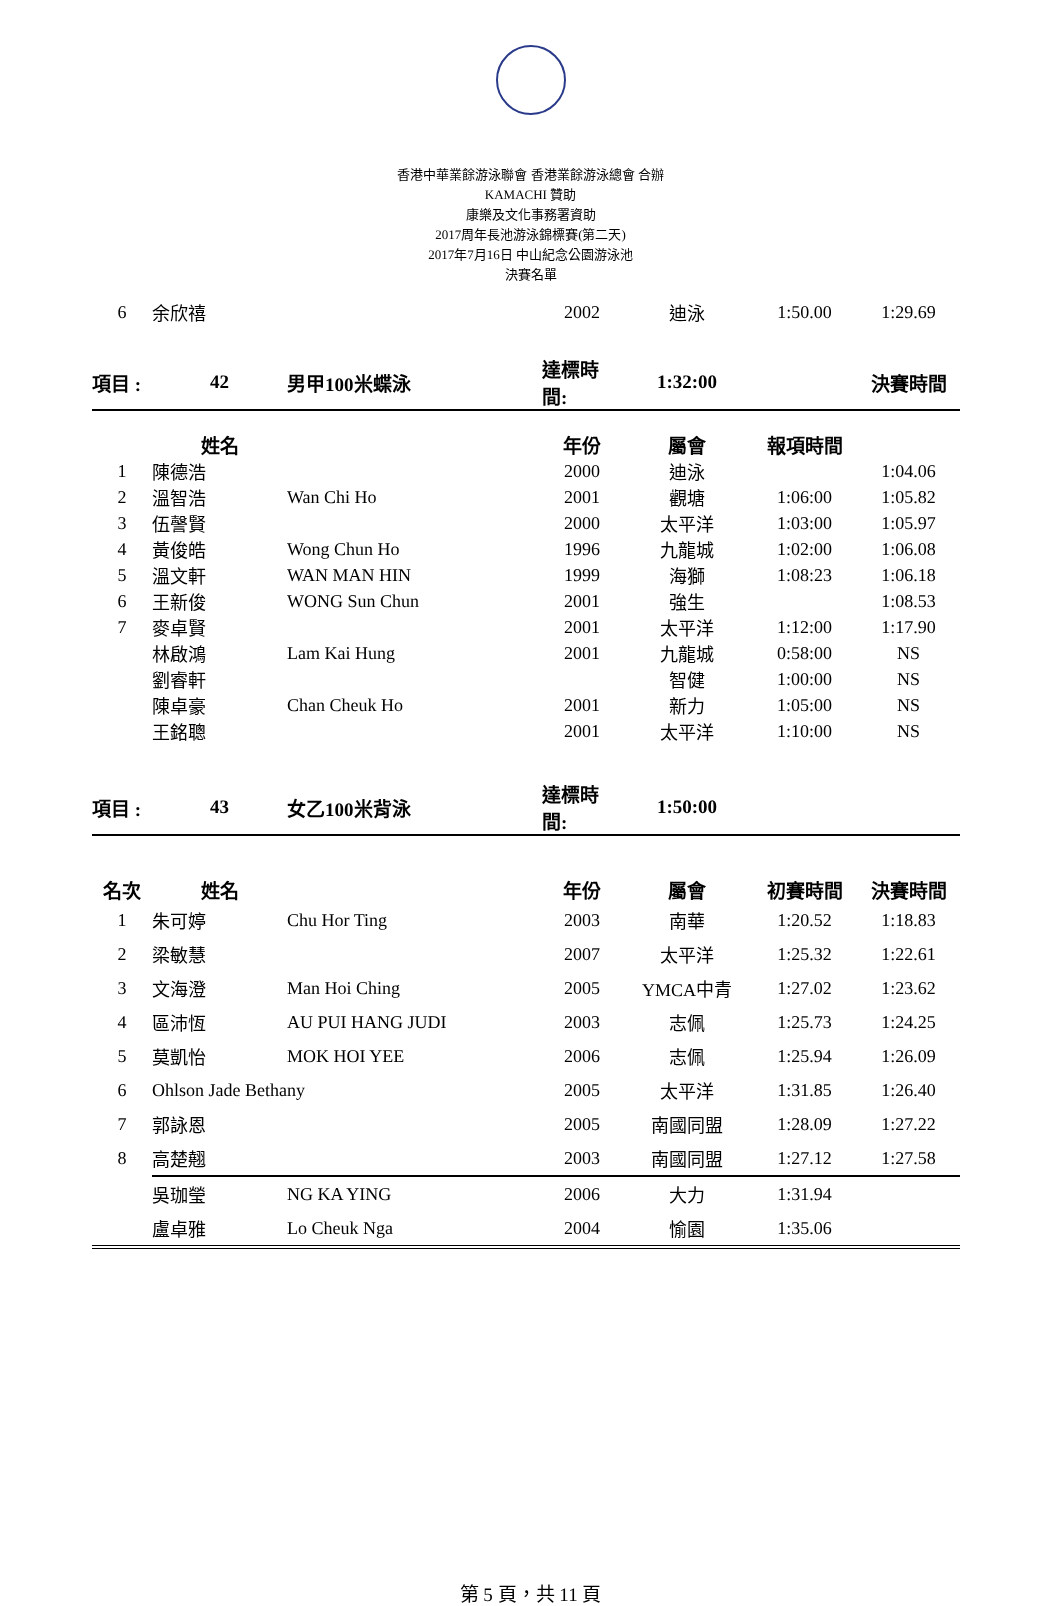香港中華業餘游泳聯會 香港業餘游泳總會 合辦
KAMACHI 贊助
康樂及文化事務署資助
2017周年長池游泳錦標賽(第二天)
2017年7月16日 中山紀念公園游泳池
決賽名單
| 6 | 余欣禧 | | 2002 | 迪泳 | 1:50.00 | 1:29.69 |
| 項目 : | 42 | 男甲100米蝶泳 | 達標時間: | 1:32:00 | | 決賽時間 |
| | 姓名 | | 年份 | 屬會 | 報項時間 | |
| 1 | 陳德浩 | | 2000 | 迪泳 | | 1:04.06 |
| 2 | 溫智浩 | Wan Chi Ho | 2001 | 觀塘 | 1:06:00 | 1:05.82 |
| 3 | 伍謦賢 | | 2000 | 太平洋 | 1:03:00 | 1:05.97 |
| 4 | 黃俊皓 | Wong Chun Ho | 1996 | 九龍城 | 1:02:00 | 1:06.08 |
| 5 | 溫文軒 | WAN MAN HIN | 1999 | 海獅 | 1:08:23 | 1:06.18 |
| 6 | 王新俊 | WONG Sun Chun | 2001 | 強生 | | 1:08.53 |
| 7 | 麥卓賢 | | 2001 | 太平洋 | 1:12:00 | 1:17.90 |
| | 林啟鴻 | Lam Kai Hung | 2001 | 九龍城 | 0:58:00 | NS |
| | 劉睿軒 | | | 智健 | 1:00:00 | NS |
| | 陳卓豪 | Chan Cheuk Ho | 2001 | 新力 | 1:05:00 | NS |
| | 王銘聰 | | 2001 | 太平洋 | 1:10:00 | NS |
| 項目 : | 43 | 女乙100米背泳 | 達標時間: | 1:50:00 | | |
| 名次 | 姓名 | | 年份 | 屬會 | 初賽時間 | 決賽時間 |
| 1 | 朱可婷 | Chu Hor Ting | 2003 | 南華 | 1:20.52 | 1:18.83 |
| 2 | 梁敏慧 | | 2007 | 太平洋 | 1:25.32 | 1:22.61 |
| 3 | 文海澄 | Man Hoi Ching | 2005 | YMCA中青 | 1:27.02 | 1:23.62 |
| 4 | 區沛恆 | AU PUI HANG JUDI | 2003 | 志佩 | 1:25.73 | 1:24.25 |
| 5 | 莫凱怡 | MOK HOI YEE | 2006 | 志佩 | 1:25.94 | 1:26.09 |
| 6 | Ohlson Jade Bethany | | 2005 | 太平洋 | 1:31.85 | 1:26.40 |
| 7 | 郭詠恩 | | 2005 | 南國同盟 | 1:28.09 | 1:27.22 |
| 8 | 高楚翹 | | 2003 | 南國同盟 | 1:27.12 | 1:27.58 |
| | 吳珈瑩 | NG KA YING | 2006 | 大力 | 1:31.94 | |
| | 盧卓雅 | Lo Cheuk Nga | 2004 | 愉園 | 1:35.06 | |
第 5 頁，共 11 頁